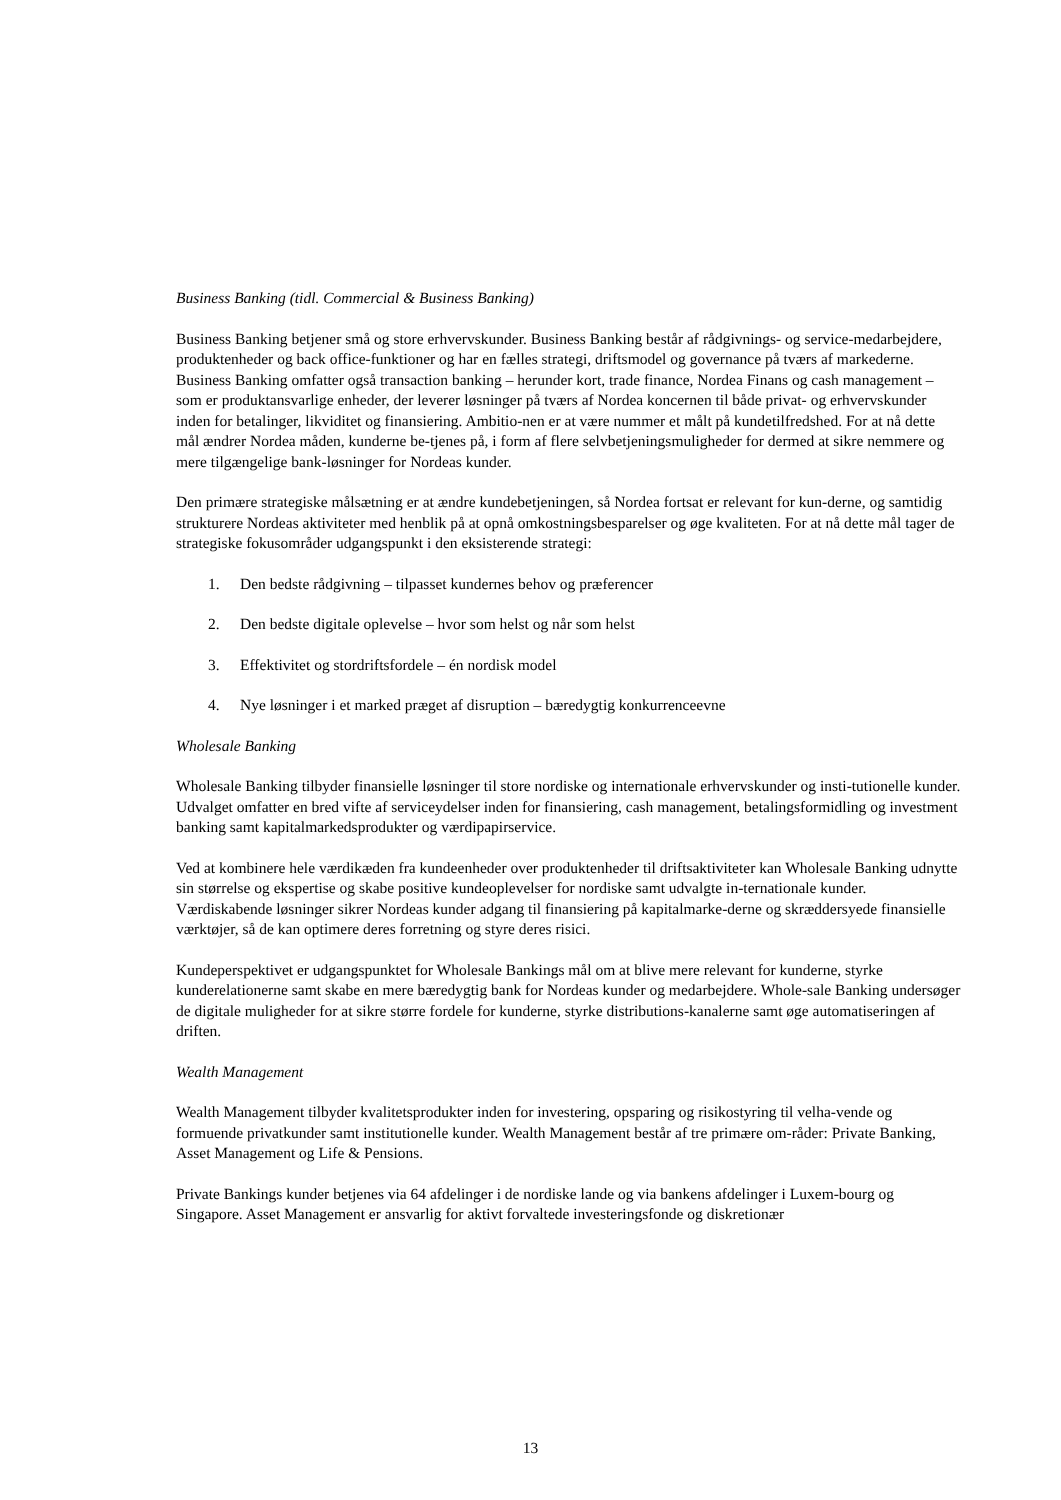Business Banking (tidl. Commercial & Business Banking)
Business Banking betjener små og store erhvervskunder. Business Banking består af rådgivnings- og service-medarbejdere, produktenheder og back office-funktioner og har en fælles strategi, driftsmodel og governance på tværs af markederne. Business Banking omfatter også transaction banking – herunder kort, trade finance, Nordea Finans og cash management – som er produktansvarlige enheder, der leverer løsninger på tværs af Nordea koncernen til både privat- og erhvervskunder inden for betalinger, likviditet og finansiering. Ambitio-nen er at være nummer et målt på kundetilfredshed. For at nå dette mål ændrer Nordea måden, kunderne be-tjenes på, i form af flere selvbetjeningsmuligheder for dermed at sikre nemmere og mere tilgængelige bank-løsninger for Nordeas kunder.
Den primære strategiske målsætning er at ændre kundebetjeningen, så Nordea fortsat er relevant for kun-derne, og samtidig strukturere Nordeas aktiviteter med henblik på at opnå omkostningsbesparelser og øge kvaliteten. For at nå dette mål tager de strategiske fokusområder udgangspunkt i den eksisterende strategi:
1. Den bedste rådgivning – tilpasset kundernes behov og præferencer
2. Den bedste digitale oplevelse – hvor som helst og når som helst
3. Effektivitet og stordriftsfordele – én nordisk model
4. Nye løsninger i et marked præget af disruption – bæredygtig konkurrenceevne
Wholesale Banking
Wholesale Banking tilbyder finansielle løsninger til store nordiske og internationale erhvervskunder og insti-tutionelle kunder. Udvalget omfatter en bred vifte af serviceydelser inden for finansiering, cash management, betalingsformidling og investment banking samt kapitalmarkedsprodukter og værdipapirservice.
Ved at kombinere hele værdikæden fra kundeenheder over produktenheder til driftsaktiviteter kan Wholesale Banking udnytte sin størrelse og ekspertise og skabe positive kundeoplevelser for nordiske samt udvalgte in-ternationale kunder. Værdiskabende løsninger sikrer Nordeas kunder adgang til finansiering på kapitalmarke-derne og skræddersyede finansielle værktøjer, så de kan optimere deres forretning og styre deres risici.
Kundeperspektivet er udgangspunktet for Wholesale Bankings mål om at blive mere relevant for kunderne, styrke kunderelationerne samt skabe en mere bæredygtig bank for Nordeas kunder og medarbejdere. Whole-sale Banking undersøger de digitale muligheder for at sikre større fordele for kunderne, styrke distributions-kanalerne samt øge automatiseringen af driften.
Wealth Management
Wealth Management tilbyder kvalitetsprodukter inden for investering, opsparing og risikostyring til velha-vende og formuende privatkunder samt institutionelle kunder. Wealth Management består af tre primære om-råder: Private Banking, Asset Management og Life & Pensions.
Private Bankings kunder betjenes via 64 afdelinger i de nordiske lande og via bankens afdelinger i Luxem-bourg og Singapore. Asset Management er ansvarlig for aktivt forvaltede investeringsfonde og diskretionær
13